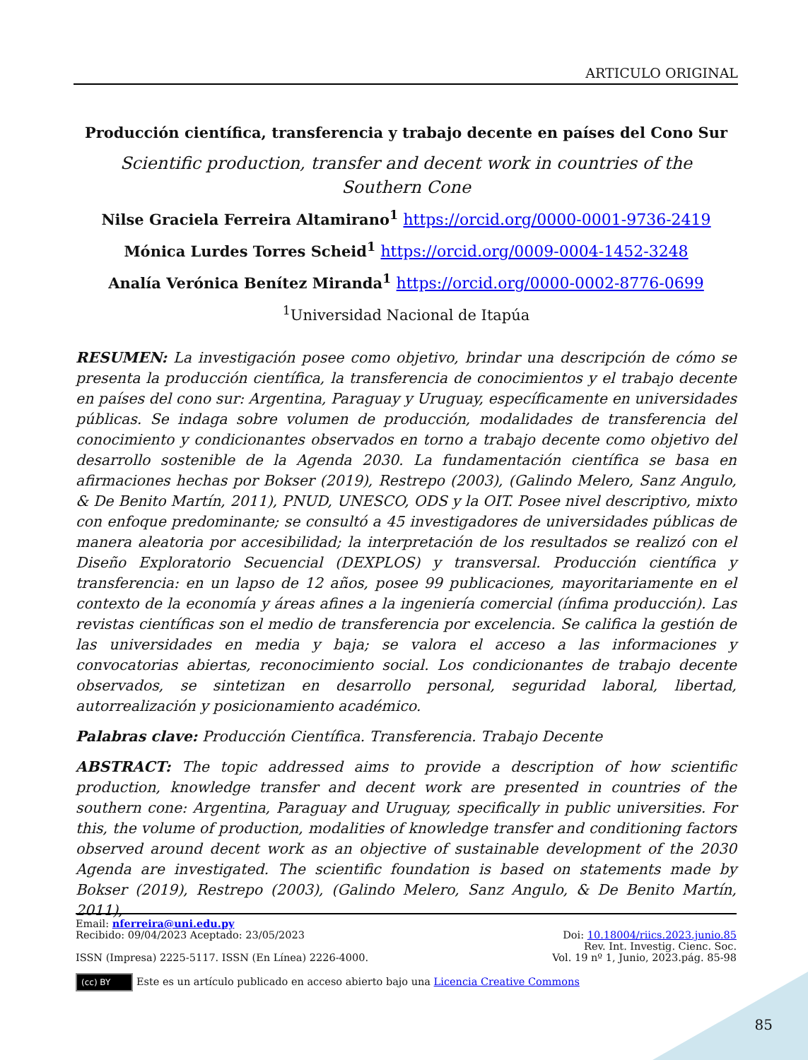ARTICULO ORIGINAL
Producción científica, transferencia y trabajo decente en países del Cono Sur
Scientific production, transfer and decent work in countries of the
Southern Cone
Nilse Graciela Ferreira Altamirano<sup>1</sup> https://orcid.org/0000-0001-9736-2419
Mónica Lurdes Torres Scheid<sup>1</sup> https://orcid.org/0009-0004-1452-3248
Analía Verónica Benítez Miranda<sup>1</sup> https://orcid.org/0000-0002-8776-0699
<sup>1</sup> Universidad Nacional de Itapúa
RESUMEN: La investigación posee como objetivo, brindar una descripción de cómo se presenta la producción científica, la transferencia de conocimientos y el trabajo decente en países del cono sur: Argentina, Paraguay y Uruguay, específicamente en universidades públicas. Se indaga sobre volumen de producción, modalidades de transferencia del conocimiento y condicionantes observados en torno a trabajo decente como objetivo del desarrollo sostenible de la Agenda 2030. La fundamentación científica se basa en afirmaciones hechas por Bokser (2019), Restrepo (2003), (Galindo Melero, Sanz Angulo, & De Benito Martín, 2011), PNUD, UNESCO, ODS y la OIT. Posee nivel descriptivo, mixto con enfoque predominante; se consultó a 45 investigadores de universidades públicas de manera aleatoria por accesibilidad; la interpretación de los resultados se realizó con el Diseño Exploratorio Secuencial (DEXPLOS) y transversal. Producción científica y transferencia: en un lapso de 12 años, posee 99 publicaciones, mayoritariamente en el contexto de la economía y áreas afines a la ingeniería comercial (ínfima producción). Las revistas científicas son el medio de transferencia por excelencia. Se califica la gestión de las universidades en media y baja; se valora el acceso a las informaciones y convocatorias abiertas, reconocimiento social. Los condicionantes de trabajo decente observados, se sintetizan en desarrollo personal, seguridad laboral, libertad, autorrealización y posicionamiento académico.
Palabras clave: Producción Científica. Transferencia. Trabajo Decente
ABSTRACT: The topic addressed aims to provide a description of how scientific production, knowledge transfer and decent work are presented in countries of the southern cone: Argentina, Paraguay and Uruguay, specifically in public universities. For this, the volume of production, modalities of knowledge transfer and conditioning factors observed around decent work as an objective of sustainable development of the 2030 Agenda are investigated. The scientific foundation is based on statements made by Bokser (2019), Restrepo (2003), (Galindo Melero, Sanz Angulo, & De Benito Martín, 2011),
Email: nferreira@uni.edu.py
Recibido: 09/04/2023 Aceptado: 23/05/2023 Doi: 10.18004/riics.2023.junio.85
Rev. Int. Investig. Cienc. Soc.
ISSN (Impresa) 2225-5117. ISSN (En Línea) 2226-4000. Vol. 19 nº 1, Junio, 2023.pág. 85-98
(cc) BY Este es un artículo publicado en acceso abierto bajo una Licencia Creative Commons
85